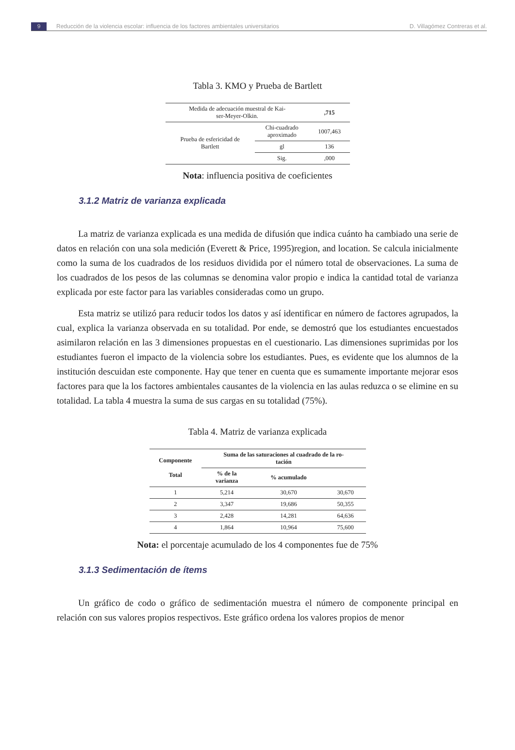9 Reducción de la violencia escolar: influencia de los factores ambientales universitarios D. Villagómez Contreras et al.
Tabla 3. KMO y Prueba de Bartlett
| Medida de adecuación muestral de Kai- ser-Meyer-Olkin. | | ,715 |
| Prueba de esfericidad de Bartlett | Chi-cuadrado aproximado | 1007,463 |
| | gl | 136 |
| | Sig. | ,000 |
Nota: influencia positiva de coeficientes
3.1.2 Matriz de varianza explicada
La matriz de varianza explicada es una medida de difusión que indica cuánto ha cambiado una serie de datos en relación con una sola medición (Everett & Price, 1995)region, and location. Se calcula inicialmente como la suma de los cuadrados de los residuos dividida por el número total de observaciones. La suma de los cuadrados de los pesos de las columnas se denomina valor propio e indica la cantidad total de varianza explicada por este factor para las variables consideradas como un grupo.
Esta matriz se utilizó para reducir todos los datos y así identificar en número de factores agrupados, la cual, explica la varianza observada en su totalidad. Por ende, se demostró que los estudiantes encuestados asimilaron relación en las 3 dimensiones propuestas en el cuestionario. Las dimensiones suprimidas por los estudiantes fueron el impacto de la violencia sobre los estudiantes. Pues, es evidente que los alumnos de la institución descuidan este componente. Hay que tener en cuenta que es sumamente importante mejorar esos factores para que la los factores ambientales causantes de la violencia en las aulas reduzca o se elimine en su totalidad. La tabla 4 muestra la suma de sus cargas en su totalidad (75%).
Tabla 4. Matriz de varianza explicada
| Componente Total | Suma de las saturaciones al cuadrado de la ro- tación | | |
| --- | --- | --- | --- |
| | % de la varianza | % acumulado | |
| 1 | 5,214 | 30,670 | 30,670 |
| 2 | 3,347 | 19,686 | 50,355 |
| 3 | 2,428 | 14,281 | 64,636 |
| 4 | 1,864 | 10,964 | 75,600 |
Nota: el porcentaje acumulado de los 4 componentes fue de 75%
3.1.3 Sedimentación de ítems
Un gráfico de codo o gráfico de sedimentación muestra el número de componente principal en relación con sus valores propios respectivos. Este gráfico ordena los valores propios de menor